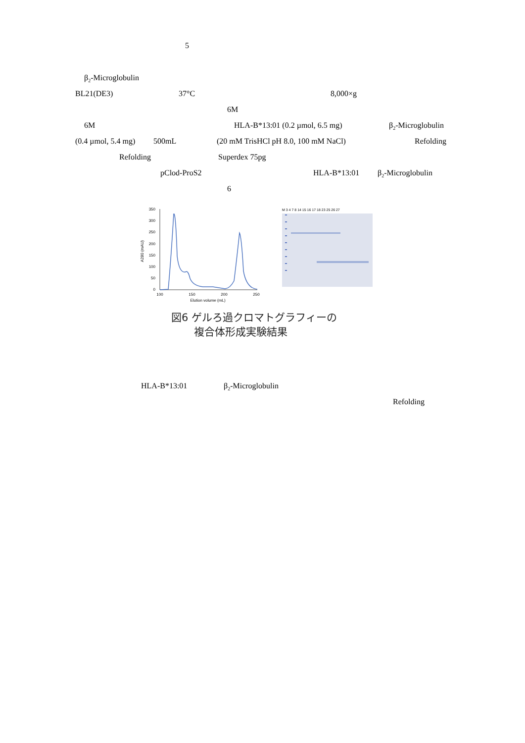5
β<sub>2</sub>-Microglobulin
BL21(DE3) 37°C 8,000×g
6M
6M HLA-B*13:01 (0.2 µmol, 6.5 mg) β<sub>2</sub>-Microglobulin
(0.4 µmol, 5.4 mg) 500mL (20 mM TrisHCl pH 8.0, 100 mM NaCl) Refolding
Refolding Superdex 75pg
pClod-ProS2 HLA-B*13:01 β<sub>2</sub>-Microglobulin
6
350
300
250
200
150
100
50
0
100
150
200
250
Elution volume (mL)
A280 (mAU)
M 3 4 7 8 14 15 16 17 18 23 25 26 27
図6 ゲルろ過クロマトグラフィーの
複合体形成実験結果
HLA-B*13:01 β<sub>2</sub>-Microglobulin
Refolding